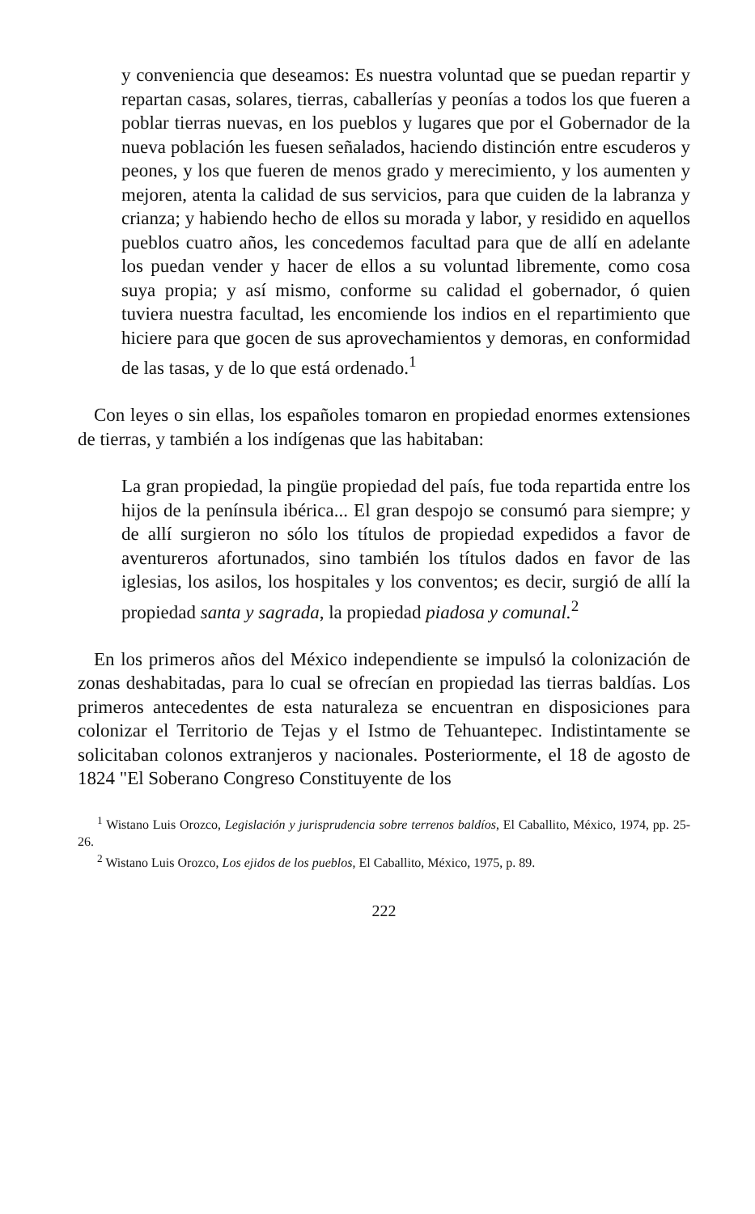y conveniencia que deseamos: Es nuestra voluntad que se puedan repartir y repartan casas, solares, tierras, caballerías y peonías a todos los que fueren a poblar tierras nuevas, en los pueblos y lugares que por el Gobernador de la nueva población les fuesen señalados, haciendo distinción entre escuderos y peones, y los que fueren de menos grado y merecimiento, y los aumenten y mejoren, atenta la calidad de sus servicios, para que cuiden de la labranza y crianza; y habiendo hecho de ellos su morada y labor, y residido en aquellos pueblos cuatro años, les concedemos facultad para que de allí en adelante los puedan vender y hacer de ellos a su voluntad libremente, como cosa suya propia; y así mismo, conforme su calidad el gobernador, ó quien tuviera nuestra facultad, les encomiende los indios en el repartimiento que hiciere para que gocen de sus aprovechamientos y demoras, en conformidad de las tasas, y de lo que está ordenado.<sup>1</sup>
Con leyes o sin ellas, los españoles tomaron en propiedad enormes extensiones de tierras, y también a los indígenas que las habitaban:
La gran propiedad, la pingüe propiedad del país, fue toda repartida entre los hijos de la península ibérica... El gran despojo se consumó para siempre; y de allí surgieron no sólo los títulos de propiedad expedidos a favor de aventureros afortunados, sino también los títulos dados en favor de las iglesias, los asilos, los hospitales y los conventos; es decir, surgió de allí la propiedad santa y sagrada, la propiedad piadosa y comunal.<sup>2</sup>
En los primeros años del México independiente se impulsó la colonización de zonas deshabitadas, para lo cual se ofrecían en propiedad las tierras baldías. Los primeros antecedentes de esta naturaleza se encuentran en disposiciones para colonizar el Territorio de Tejas y el Istmo de Tehuantepec. Indistintamente se solicitaban colonos extranjeros y nacionales. Posteriormente, el 18 de agosto de 1824 "El Soberano Congreso Constituyente de los
<sup>1</sup> Wistano Luis Orozco, Legislación y jurisprudencia sobre terrenos baldíos, El Caballito, México, 1974, pp. 25-26.
<sup>2</sup> Wistano Luis Orozco, Los ejidos de los pueblos, El Caballito, México, 1975, p. 89.
222